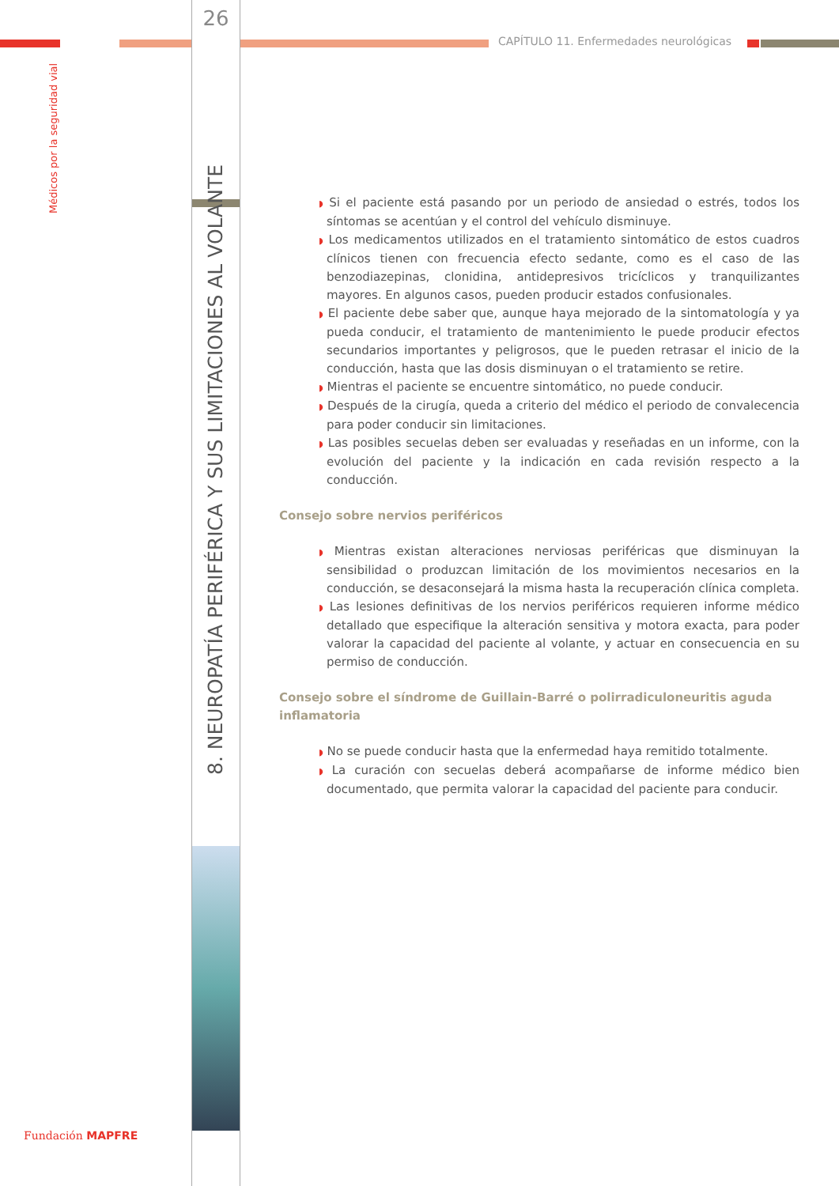Médicos por la seguridad vial
26
CAPÍTULO 11. Enfermedades neurológicas
8. NEUROPATÍA PERIFÉRICA Y SUS LIMITACIONES AL VOLANTE
◗ Si el paciente está pasando por un periodo de ansiedad o estrés, todos los síntomas se acentúan y el control del vehículo disminuye.
◗ Los medicamentos utilizados en el tratamiento sintomático de estos cuadros clínicos tienen con frecuencia efecto sedante, como es el caso de las benzodiazepinas, clonidina, antidepresivos tricíclicos y tranquilizantes mayores. En algunos casos, pueden producir estados confusionales.
◗ El paciente debe saber que, aunque haya mejorado de la sintomatología y ya pueda conducir, el tratamiento de mantenimiento le puede producir efectos secundarios importantes y peligrosos, que le pueden retrasar el inicio de la conducción, hasta que las dosis disminuyan o el tratamiento se retire.
◗ Mientras el paciente se encuentre sintomático, no puede conducir.
◗ Después de la cirugía, queda a criterio del médico el periodo de convalecencia para poder conducir sin limitaciones.
◗ Las posibles secuelas deben ser evaluadas y reseñadas en un informe, con la evolución del paciente y la indicación en cada revisión respecto a la conducción.
Consejo sobre nervios periféricos
◗ Mientras existan alteraciones nerviosas periféricas que disminuyan la sensibilidad o produzcan limitación de los movimientos necesarios en la conducción, se desaconsejará la misma hasta la recuperación clínica completa.
◗ Las lesiones definitivas de los nervios periféricos requieren informe médico detallado que especifique la alteración sensitiva y motora exacta, para poder valorar la capacidad del paciente al volante, y actuar en consecuencia en su permiso de conducción.
Consejo sobre el síndrome de Guillain-Barré o polirradiculoneuritis aguda inflamatoria
◗ No se puede conducir hasta que la enfermedad haya remitido totalmente.
◗ La curación con secuelas deberá acompañarse de informe médico bien documentado, que permita valorar la capacidad del paciente para conducir.
Fundación MAPFRE